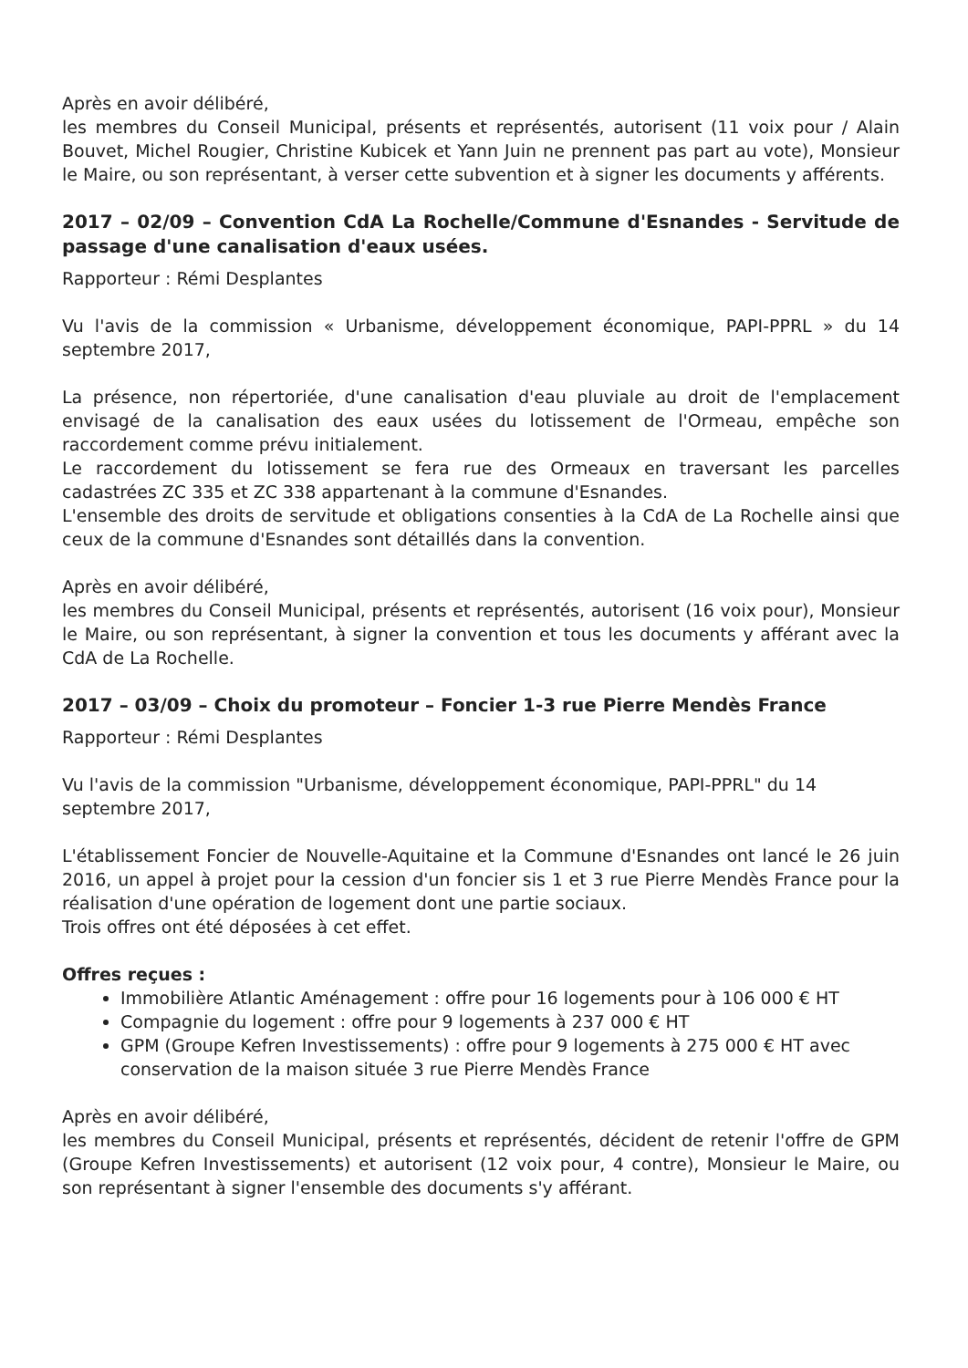Après en avoir délibéré,
les membres du Conseil Municipal, présents et représentés, autorisent (11 voix pour / Alain Bouvet, Michel Rougier, Christine Kubicek et Yann Juin ne prennent pas part au vote), Monsieur le Maire, ou son représentant, à verser cette subvention et à signer les documents y afférents.
2017 – 02/09 – Convention CdA La Rochelle/Commune d'Esnandes - Servitude de passage d'une canalisation d'eaux usées.
Rapporteur : Rémi Desplantes
Vu l'avis de la commission « Urbanisme, développement économique, PAPI-PPRL » du 14 septembre 2017,
La présence, non répertoriée, d'une canalisation d'eau pluviale au droit de l'emplacement envisagé de la canalisation des eaux usées du lotissement de l'Ormeau, empêche son raccordement comme prévu initialement.
Le raccordement du lotissement se fera rue des Ormeaux en traversant les parcelles cadastrées ZC 335 et ZC 338 appartenant à la commune d'Esnandes.
L'ensemble des droits de servitude et obligations consenties à la CdA de La Rochelle ainsi que ceux de la commune d'Esnandes sont détaillés dans la convention.
Après en avoir délibéré,
les membres du Conseil Municipal, présents et représentés, autorisent (16 voix pour), Monsieur le Maire, ou son représentant, à signer la convention et tous les documents y afférant avec la CdA de La Rochelle.
2017 – 03/09 – Choix du promoteur – Foncier 1-3 rue Pierre Mendès France
Rapporteur : Rémi Desplantes
Vu l'avis de la commission "Urbanisme, développement économique, PAPI-PPRL" du 14
septembre 2017,
L'établissement Foncier de Nouvelle-Aquitaine et la Commune d'Esnandes ont lancé le 26 juin 2016, un appel à projet pour la cession d'un foncier sis 1 et 3 rue Pierre Mendès France pour la réalisation d'une opération de logement dont une partie sociaux.
Trois offres ont été déposées à cet effet.
Offres reçues :
Immobilière Atlantic Aménagement : offre pour 16 logements pour à 106 000 € HT
Compagnie du logement : offre pour 9 logements à 237 000 € HT
GPM (Groupe Kefren Investissements) : offre pour 9 logements à 275 000 € HT avec conservation de la maison située 3 rue Pierre Mendès France
Après en avoir délibéré,
les membres du Conseil Municipal, présents et représentés, décident de retenir l'offre de GPM (Groupe Kefren Investissements) et autorisent (12 voix pour, 4 contre), Monsieur le Maire, ou son représentant à signer l'ensemble des documents s'y afférant.